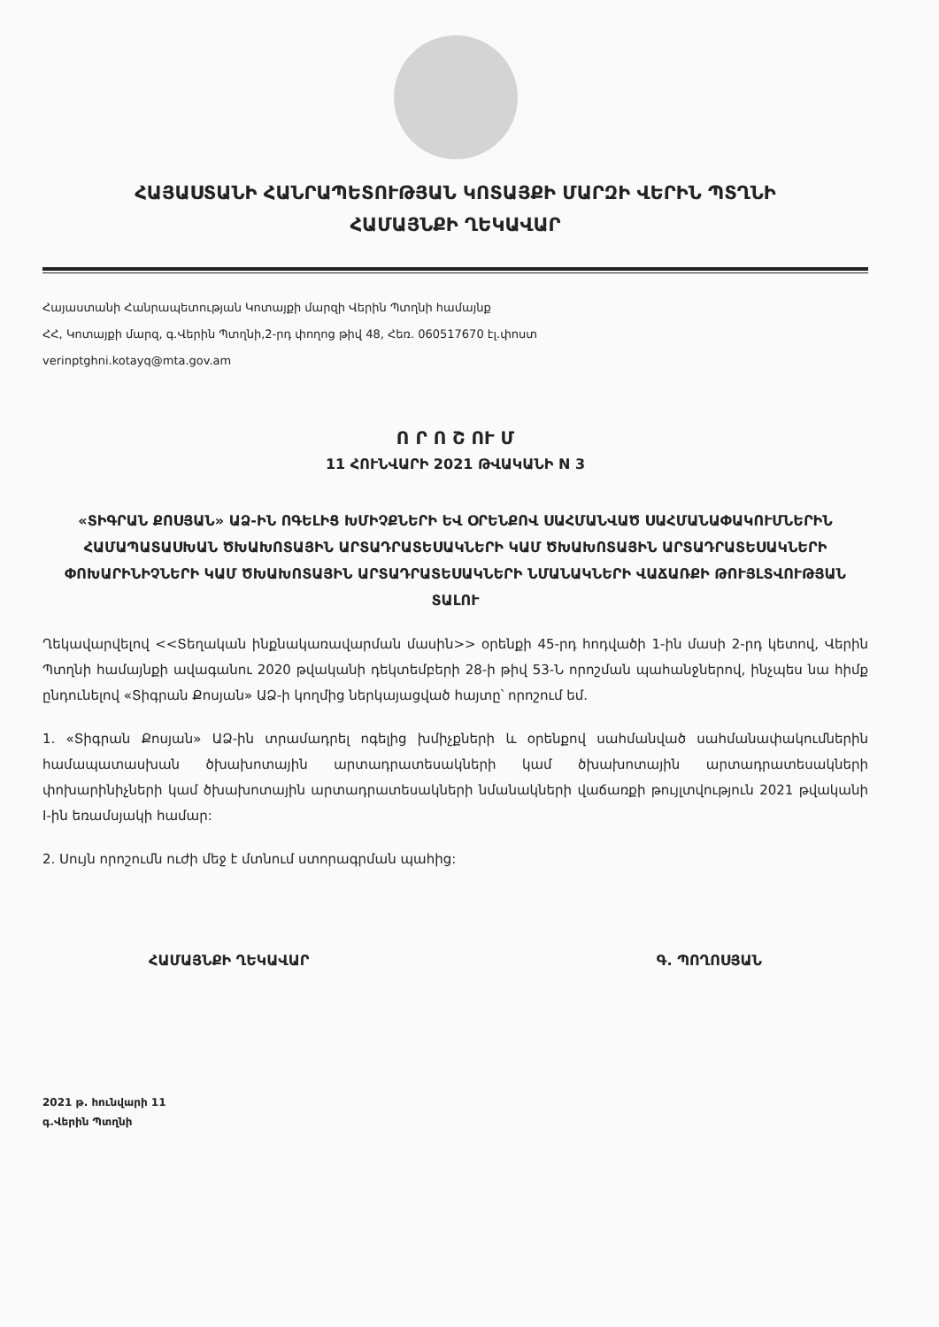ՀԱՅԱՍՏԱՆԻ ՀԱՆՐԱՊԵՏՈՒԹՅԱՆ ԿՈՏԱՅՔԻ ՄԱՐԶԻ ՎԵՐԻՆ ՊՏՂՆԻ
ՀԱՄԱՅՆՔԻ ՂԵԿԱՎԱՐ
Հայաստանի Հանրապետության Կոտայքի մարզի Վերին Պտղնի համայնք
ՀՀ, Կոտայքի մարզ, գ.Վերին Պտղնի,2-րդ փողոց թիվ 48, Հեռ. 060517670 էլ.փոստ
verinptghni.kotayq@mta.gov.am
Ո Ր Ո Շ ՈՒ Մ
11 ՀՈՒՆՎԱՐԻ 2021 ԹՎԱԿԱՆԻ N 3
«ՏԻԳՐԱՆ ՔՈՍՅԱՆ» ԱՁ-ԻՆ ՈԳԵԼԻՑ ԽՄԻՉՔՆԵՐԻ ԵՎ ՕՐԵՆՔՈՎ ՍԱՀՄԱՆՎԱԾ ՍԱՀՄԱՆԱՓԱԿՈՒՄՆԵՐԻՆ ՀԱՄԱՊԱՏԱՍԽԱՆ ԾԽԱԽՈՏԱՅԻՆ ԱՐՏԱԴՐԱՏԵՍԱԿՆԵՐԻ ԿԱՄ ԾԽԱԽՈՏԱՅԻՆ ԱՐՏԱԴՐԱՏԵՍԱԿՆԵՐԻ ՓՈԽԱՐԻՆԻՉՆԵՐԻ ԿԱՄ ԾԽԱԽՈՏԱՅԻՆ ԱՐՏԱԴՐԱՏԵՍԱԿՆԵՐԻ ՆՄԱՆԱԿՆԵՐԻ ՎԱՃԱՌՔԻ ԹՈՒՅԼՏՎՈՒԹՅԱՆ ՏԱԼՈՒ
Ղեկավարվելով <<Տեղական ինքնակառավարման մասին>> օրենքի 45-րդ հոդվածի 1-ին մասի 2-րդ կետով, Վերին Պտղնի համայնքի ավագանու 2020 թվականի դեկտեմբերի 28-ի թիվ 53-Ն որոշման պահանջներով, ինչպես նա հիմք ընդունելով «Տիգրան Քոսյան» ԱՁ-ի կողմից ներկայացված հայտը՝ որոշում եմ.
1. «Տիգրան Քոսյան» ԱՁ-ին տրամադրել ոգելից խմիչքների և օրենքով սահմանված սահմանափակումներին համապատասխան ծխախոտային արտադրատեսակների կամ ծխախոտային արտադրատեսակների փոխարինիչների կամ ծխախոտային արտադրատեսակների նմանակների վաճառքի թույլտվություն 2021 թվականի I-ին եռամսյակի համար:
2. Սույն որոշումն ուժի մեջ է մտնում ստորագրման պահից:
ՀԱՄԱՅՆՔԻ ՂԵԿԱՎԱՐ Գ. ՊՈՂՈՍՅԱՆ
2021 թ. հունվարի 11
գ.Վերին Պտղնի